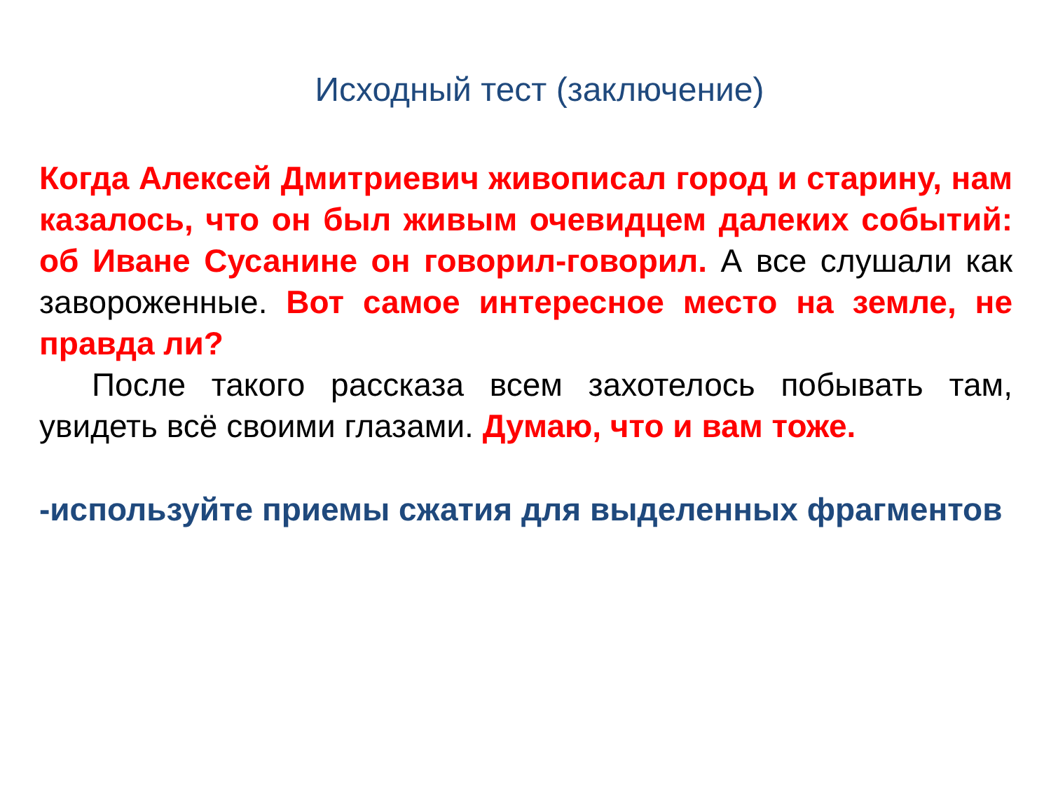Исходный тест (заключение)
Когда Алексей Дмитриевич живописал город и старину, нам казалось, что он был живым очевидцем далеких событий: об Иване Сусанине он говорил-говорил. А все слушали как завороженные. Вот самое интересное место на земле, не правда ли?
После такого рассказа всем захотелось побывать там, увидеть всё своими глазами. Думаю, что и вам тоже.
-используйте приемы сжатия для выделенных фрагментов